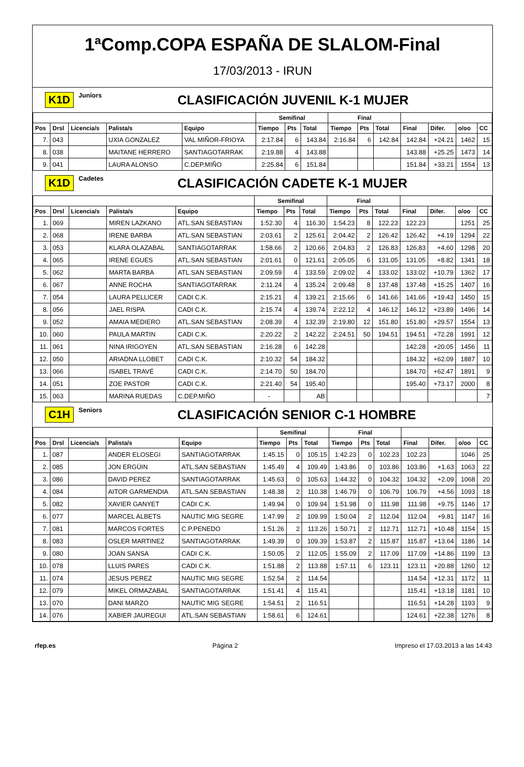1ªComp.COPA ESPAÑA DE SLALOM-Final
17/03/2013 - IRUN
K1D Juniors CLASIFICACIÓN JUVENIL K-1 MUJER
| | | | | | Semifinal | | | Final | | | | | | |
| --- | --- | --- | --- | --- | --- | --- | --- | --- | --- | --- | --- | --- | --- | --- |
| Pos | Drsl | Licencia/s | Palista/s | Equipo | Tiempo | Pts | Total | Tiempo | Pts | Total | Final | Difer. | o/oo | CC |
| 7. | 043 | | UXIA GONZALEZ | VAL MIÑOR-FRIOYA | 2:17.84 | 6 | 143.84 | 2:16.84 | 6 | 142.84 | 142.84 | +24.21 | 1462 | 15 |
| 8. | 038 | | MAITANE HERRERO | SANTIAGOTARRAK | 2:19.88 | 4 | 143.88 | | | | 143.88 | +25.25 | 1473 | 14 |
| 9. | 041 | | LAURA ALONSO | C.DEP.MIÑO | 2:25.84 | 6 | 151.84 | | | | 151.84 | +33.21 | 1554 | 13 |
K1D Cadetes CLASIFICACIÓN CADETE K-1 MUJER
| | | | | | Semifinal | | | Final | | | | | | |
| --- | --- | --- | --- | --- | --- | --- | --- | --- | --- | --- | --- | --- | --- | --- |
| Pos | Drsl | Licencia/s | Palista/s | Equipo | Tiempo | Pts | Total | Tiempo | Pts | Total | Final | Difer. | o/oo | CC |
| 1. | 069 | | MIREN LAZKANO | ATL.SAN SEBASTIAN | 1:52.30 | 4 | 116.30 | 1:54.23 | 8 | 122.23 | 122.23 | | 1251 | 25 |
| 2. | 068 | | IRENE BARBA | ATL.SAN SEBASTIAN | 2:03.61 | 2 | 125.61 | 2:04.42 | 2 | 126.42 | 126.42 | +4.19 | 1294 | 22 |
| 3. | 053 | | KLARA OLAZABAL | SANTIAGOTARRAK | 1:58.66 | 2 | 120.66 | 2:04.83 | 2 | 126.83 | 126.83 | +4.60 | 1298 | 20 |
| 4. | 065 | | IRENE EGUES | ATL.SAN SEBASTIAN | 2:01.61 | 0 | 121.61 | 2:05.05 | 6 | 131.05 | 131.05 | +8.82 | 1341 | 18 |
| 5. | 062 | | MARTA BARBA | ATL.SAN SEBASTIAN | 2:09.59 | 4 | 133.59 | 2:09.02 | 4 | 133.02 | 133.02 | +10.79 | 1362 | 17 |
| 6. | 067 | | ANNE ROCHA | SANTIAGOTARRAK | 2:11.24 | 4 | 135.24 | 2:09.48 | 8 | 137.48 | 137.48 | +15.25 | 1407 | 16 |
| 7. | 054 | | LAURA PELLICER | CADI C.K. | 2:15.21 | 4 | 139.21 | 2:15.66 | 6 | 141.66 | 141.66 | +19.43 | 1450 | 15 |
| 8. | 056 | | JAEL RISPA | CADI C.K. | 2:15.74 | 4 | 139.74 | 2:22.12 | 4 | 146.12 | 146.12 | +23.89 | 1496 | 14 |
| 9. | 052 | | AMAIA MEDIERO | ATL.SAN SEBASTIAN | 2:08.39 | 4 | 132.39 | 2:19.80 | 12 | 151.80 | 151.80 | +29.57 | 1554 | 13 |
| 10. | 060 | | PAULA MARTIN | CADI C.K. | 2:20.22 | 2 | 142.22 | 2:24.51 | 50 | 194.51 | 194.51 | +72.28 | 1991 | 12 |
| 11. | 061 | | NINA IRIGOYEN | ATL.SAN SEBASTIAN | 2:16.28 | 6 | 142.28 | | | | 142.28 | +20.05 | 1456 | 11 |
| 12. | 050 | | ARIADNA LLOBET | CADI C.K. | 2:10.32 | 54 | 184.32 | | | | 184.32 | +62.09 | 1887 | 10 |
| 13. | 066 | | ISABEL TRAVÉ | CADI C.K. | 2:14.70 | 50 | 184.70 | | | | 184.70 | +62.47 | 1891 | 9 |
| 14. | 051 | | ZOE PASTOR | CADI C.K. | 2:21.40 | 54 | 195.40 | | | | 195.40 | +73.17 | 2000 | 8 |
| 15. | 063 | | MARINA RUEDAS | C.DEP.MIÑO | - | | AB | | | | | | | 7 |
C1H Seniors CLASIFICACIÓN SENIOR C-1 HOMBRE
| | | | | | Semifinal | | | Final | | | | | | |
| --- | --- | --- | --- | --- | --- | --- | --- | --- | --- | --- | --- | --- | --- | --- |
| Pos | Drsl | Licencia/s | Palista/s | Equipo | Tiempo | Pts | Total | Tiempo | Pts | Total | Final | Difer. | o/oo | CC |
| 1. | 087 | | ANDER ELOSEGI | SANTIAGOTARRAK | 1:45.15 | 0 | 105.15 | 1:42.23 | 0 | 102.23 | 102.23 | | 1046 | 25 |
| 2. | 085 | | JON ERGÜIN | ATL.SAN SEBASTIAN | 1:45.49 | 4 | 109.49 | 1:43.86 | 0 | 103.86 | 103.86 | +1.63 | 1063 | 22 |
| 3. | 086 | | DAVID PEREZ | SANTIAGOTARRAK | 1:45.63 | 0 | 105.63 | 1:44.32 | 0 | 104.32 | 104.32 | +2.09 | 1068 | 20 |
| 4. | 084 | | AITOR GARMENDIA | ATL.SAN SEBASTIAN | 1:48.38 | 2 | 110.38 | 1:46.79 | 0 | 106.79 | 106.79 | +4.56 | 1093 | 18 |
| 5. | 082 | | XAVIER GANYET | CADI C.K. | 1:49.94 | 0 | 109.94 | 1:51.98 | 0 | 111.98 | 111.98 | +9.75 | 1146 | 17 |
| 6. | 077 | | MARCEL ALBETS | NAUTIC MIG SEGRE | 1:47.99 | 2 | 109.99 | 1:50.04 | 2 | 112.04 | 112.04 | +9.81 | 1147 | 16 |
| 7. | 081 | | MARCOS FORTES | C.P.PENEDO | 1:51.26 | 2 | 113.26 | 1:50.71 | 2 | 112.71 | 112.71 | +10.48 | 1154 | 15 |
| 8. | 083 | | OSLER MARTINEZ | SANTIAGOTARRAK | 1:49.39 | 0 | 109.39 | 1:53.87 | 2 | 115.87 | 115.87 | +13.64 | 1186 | 14 |
| 9. | 080 | | JOAN SANSA | CADI C.K. | 1:50.05 | 2 | 112.05 | 1:55.09 | 2 | 117.09 | 117.09 | +14.86 | 1199 | 13 |
| 10. | 078 | | LLUIS PARES | CADI C.K. | 1:51.88 | 2 | 113.88 | 1:57.11 | 6 | 123.11 | 123.11 | +20.88 | 1260 | 12 |
| 11. | 074 | | JESUS PEREZ | NAUTIC MIG SEGRE | 1:52.54 | 2 | 114.54 | | | | 114.54 | +12.31 | 1172 | 11 |
| 12. | 079 | | MIKEL ORMAZABAL | SANTIAGOTARRAK | 1:51.41 | 4 | 115.41 | | | | 115.41 | +13.18 | 1181 | 10 |
| 13. | 070 | | DANI MARZO | NAUTIC MIG SEGRE | 1:54.51 | 2 | 116.51 | | | | 116.51 | +14.28 | 1193 | 9 |
| 14. | 076 | | XABIER JAUREGUI | ATL.SAN SEBASTIAN | 1:58.61 | 6 | 124.61 | | | | 124.61 | +22.38 | 1276 | 8 |
rfep.es Página 2 Impreso el 17.03.2013 a las 14:43